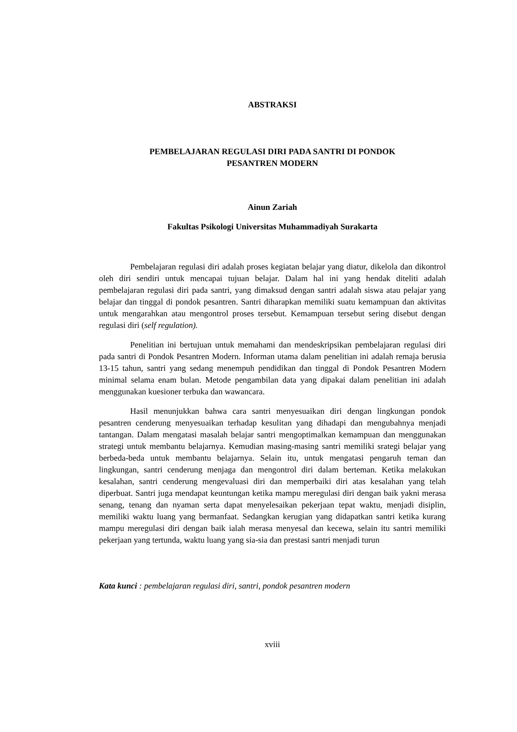ABSTRAKSI
PEMBELAJARAN REGULASI DIRI PADA SANTRI DI PONDOK
PESANTREN MODERN
Ainun Zariah
Fakultas Psikologi Universitas Muhammadiyah Surakarta
Pembelajaran regulasi diri adalah proses kegiatan belajar yang diatur, dikelola dan dikontrol oleh diri sendiri untuk mencapai tujuan belajar. Dalam hal ini yang hendak diteliti adalah pembelajaran regulasi diri pada santri, yang dimaksud dengan santri adalah siswa atau pelajar yang belajar dan tinggal di pondok pesantren. Santri diharapkan memiliki suatu kemampuan dan aktivitas untuk mengarahkan atau mengontrol proses tersebut. Kemampuan tersebut sering disebut dengan regulasi diri (self regulation).
Penelitian ini bertujuan untuk memahami dan mendeskripsikan pembelajaran regulasi diri pada santri di Pondok Pesantren Modern. Informan utama dalam penelitian ini adalah remaja berusia 13-15 tahun, santri yang sedang menempuh pendidikan dan tinggal di Pondok Pesantren Modern minimal selama enam bulan. Metode pengambilan data yang dipakai dalam penelitian ini adalah menggunakan kuesioner terbuka dan wawancara.
Hasil menunjukkan bahwa cara santri menyesuaikan diri dengan lingkungan pondok pesantren cenderung menyesuaikan terhadap kesulitan yang dihadapi dan mengubahnya menjadi tantangan. Dalam mengatasi masalah belajar santri mengoptimalkan kemampuan dan menggunakan strategi untuk membantu belajarnya. Kemudian masing-masing santri memiliki srategi belajar yang berbeda-beda untuk membantu belajarnya. Selain itu, untuk mengatasi pengaruh teman dan lingkungan, santri cenderung menjaga dan mengontrol diri dalam berteman. Ketika melakukan kesalahan, santri cenderung mengevaluasi diri dan memperbaiki diri atas kesalahan yang telah diperbuat. Santri juga mendapat keuntungan ketika mampu meregulasi diri dengan baik yakni merasa senang, tenang dan nyaman serta dapat menyelesaikan pekerjaan tepat waktu, menjadi disiplin, memiliki waktu luang yang bermanfaat. Sedangkan kerugian yang didapatkan santri ketika kurang mampu meregulasi diri dengan baik ialah merasa menyesal dan kecewa, selain itu santri memiliki pekerjaan yang tertunda, waktu luang yang sia-sia dan prestasi santri menjadi turun
Kata kunci : pembelajaran regulasi diri, santri, pondok pesantren modern
xviii